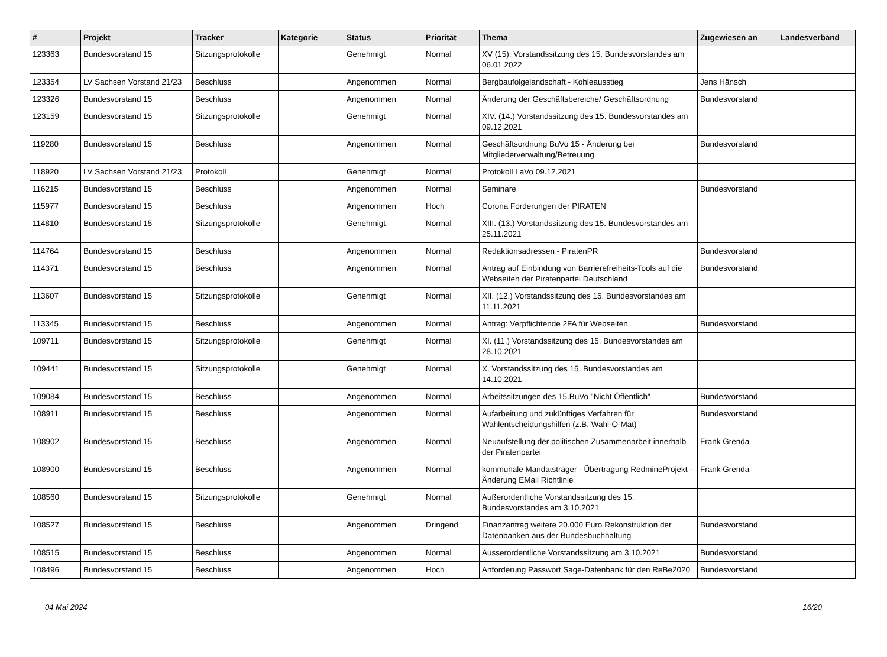| # | Projekt | Tracker | Kategorie | Status | Priorität | Thema | Zugewiesen an | Landesverband |
| --- | --- | --- | --- | --- | --- | --- | --- | --- |
| 123363 | Bundesvorstand 15 | Sitzungsprotokolle | | Genehmigt | Normal | XV (15). Vorstandssitzung des 15. Bundesvorstandes am 06.01.2022 | | |
| 123354 | LV Sachsen Vorstand 21/23 | Beschluss | | Angenommen | Normal | Bergbaufolgelandschaft - Kohleausstieg | Jens Hänsch | |
| 123326 | Bundesvorstand 15 | Beschluss | | Angenommen | Normal | Änderung der Geschäftsbereiche/ Geschäftsordnung | Bundesvorstand | |
| 123159 | Bundesvorstand 15 | Sitzungsprotokolle | | Genehmigt | Normal | XIV. (14.) Vorstandssitzung des 15. Bundesvorstandes am 09.12.2021 | | |
| 119280 | Bundesvorstand 15 | Beschluss | | Angenommen | Normal | Geschäftsordnung BuVo 15 - Änderung bei Mitgliederverwaltung/Betreuung | Bundesvorstand | |
| 118920 | LV Sachsen Vorstand 21/23 | Protokoll | | Genehmigt | Normal | Protokoll LaVo 09.12.2021 | | |
| 116215 | Bundesvorstand 15 | Beschluss | | Angenommen | Normal | Seminare | Bundesvorstand | |
| 115977 | Bundesvorstand 15 | Beschluss | | Angenommen | Hoch | Corona Forderungen der PIRATEN | | |
| 114810 | Bundesvorstand 15 | Sitzungsprotokolle | | Genehmigt | Normal | XIII. (13.) Vorstandssitzung des 15. Bundesvorstandes am 25.11.2021 | | |
| 114764 | Bundesvorstand 15 | Beschluss | | Angenommen | Normal | Redaktionsadressen - PiratenPR | Bundesvorstand | |
| 114371 | Bundesvorstand 15 | Beschluss | | Angenommen | Normal | Antrag auf Einbindung von Barrierefreiheits-Tools auf die Webseiten der Piratenpartei Deutschland | Bundesvorstand | |
| 113607 | Bundesvorstand 15 | Sitzungsprotokolle | | Genehmigt | Normal | XII. (12.) Vorstandssitzung des 15. Bundesvorstandes am 11.11.2021 | | |
| 113345 | Bundesvorstand 15 | Beschluss | | Angenommen | Normal | Antrag: Verpflichtende 2FA für Webseiten | Bundesvorstand | |
| 109711 | Bundesvorstand 15 | Sitzungsprotokolle | | Genehmigt | Normal | XI. (11.) Vorstandssitzung des 15. Bundesvorstandes am 28.10.2021 | | |
| 109441 | Bundesvorstand 15 | Sitzungsprotokolle | | Genehmigt | Normal | X. Vorstandssitzung des 15. Bundesvorstandes am 14.10.2021 | | |
| 109084 | Bundesvorstand 15 | Beschluss | | Angenommen | Normal | Arbeitssitzungen des 15.BuVo "Nicht Öffentlich" | Bundesvorstand | |
| 108911 | Bundesvorstand 15 | Beschluss | | Angenommen | Normal | Aufarbeitung und zukünftiges Verfahren für Wahlentscheidungshilfen (z.B. Wahl-O-Mat) | Bundesvorstand | |
| 108902 | Bundesvorstand 15 | Beschluss | | Angenommen | Normal | Neuaufstellung der politischen Zusammenarbeit innerhalb der Piratenpartei | Frank Grenda | |
| 108900 | Bundesvorstand 15 | Beschluss | | Angenommen | Normal | kommunale Mandatsträger - Übertragung RedmineProjekt - Änderung EMail Richtlinie | Frank Grenda | |
| 108560 | Bundesvorstand 15 | Sitzungsprotokolle | | Genehmigt | Normal | Außerordentliche Vorstandssitzung des 15. Bundesvorstandes am 3.10.2021 | | |
| 108527 | Bundesvorstand 15 | Beschluss | | Angenommen | Dringend | Finanzantrag weitere 20.000 Euro Rekonstruktion der Datenbanken aus der Bundesbuchhaltung | Bundesvorstand | |
| 108515 | Bundesvorstand 15 | Beschluss | | Angenommen | Normal | Ausserordentliche Vorstandssitzung am 3.10.2021 | Bundesvorstand | |
| 108496 | Bundesvorstand 15 | Beschluss | | Angenommen | Hoch | Anforderung Passwort Sage-Datenbank für den ReBe2020 | Bundesvorstand | |
04 Mai 2024 16/20